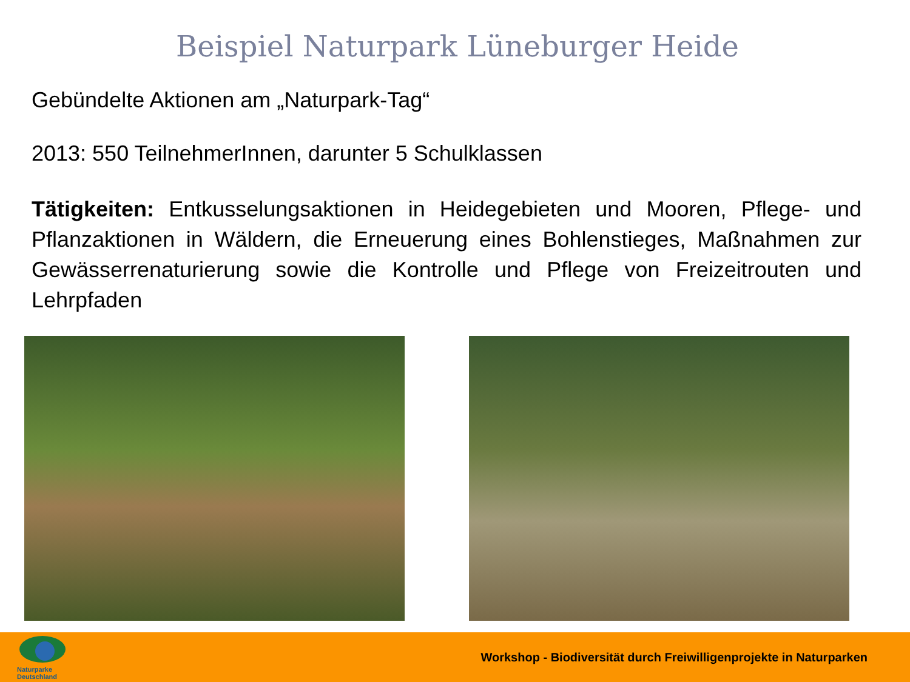Beispiel Naturpark Lüneburger Heide
Gebündelte Aktionen am „Naturpark-Tag“
2013: 550 TeilnehmerInnen, darunter 5 Schulklassen
Tätigkeiten: Entkusselungsaktionen in Heidegebieten und Mooren, Pflege- und Pflanzaktionen in Wäldern, die Erneuerung eines Bohlenstieges, Maßnahmen zur Gewässerrenaturierung sowie die Kontrolle und Pflege von Freizeitrouten und Lehrpfaden
Naturparke
Deutschland
Workshop - Biodiversität durch Freiwilligenprojekte in Naturparken